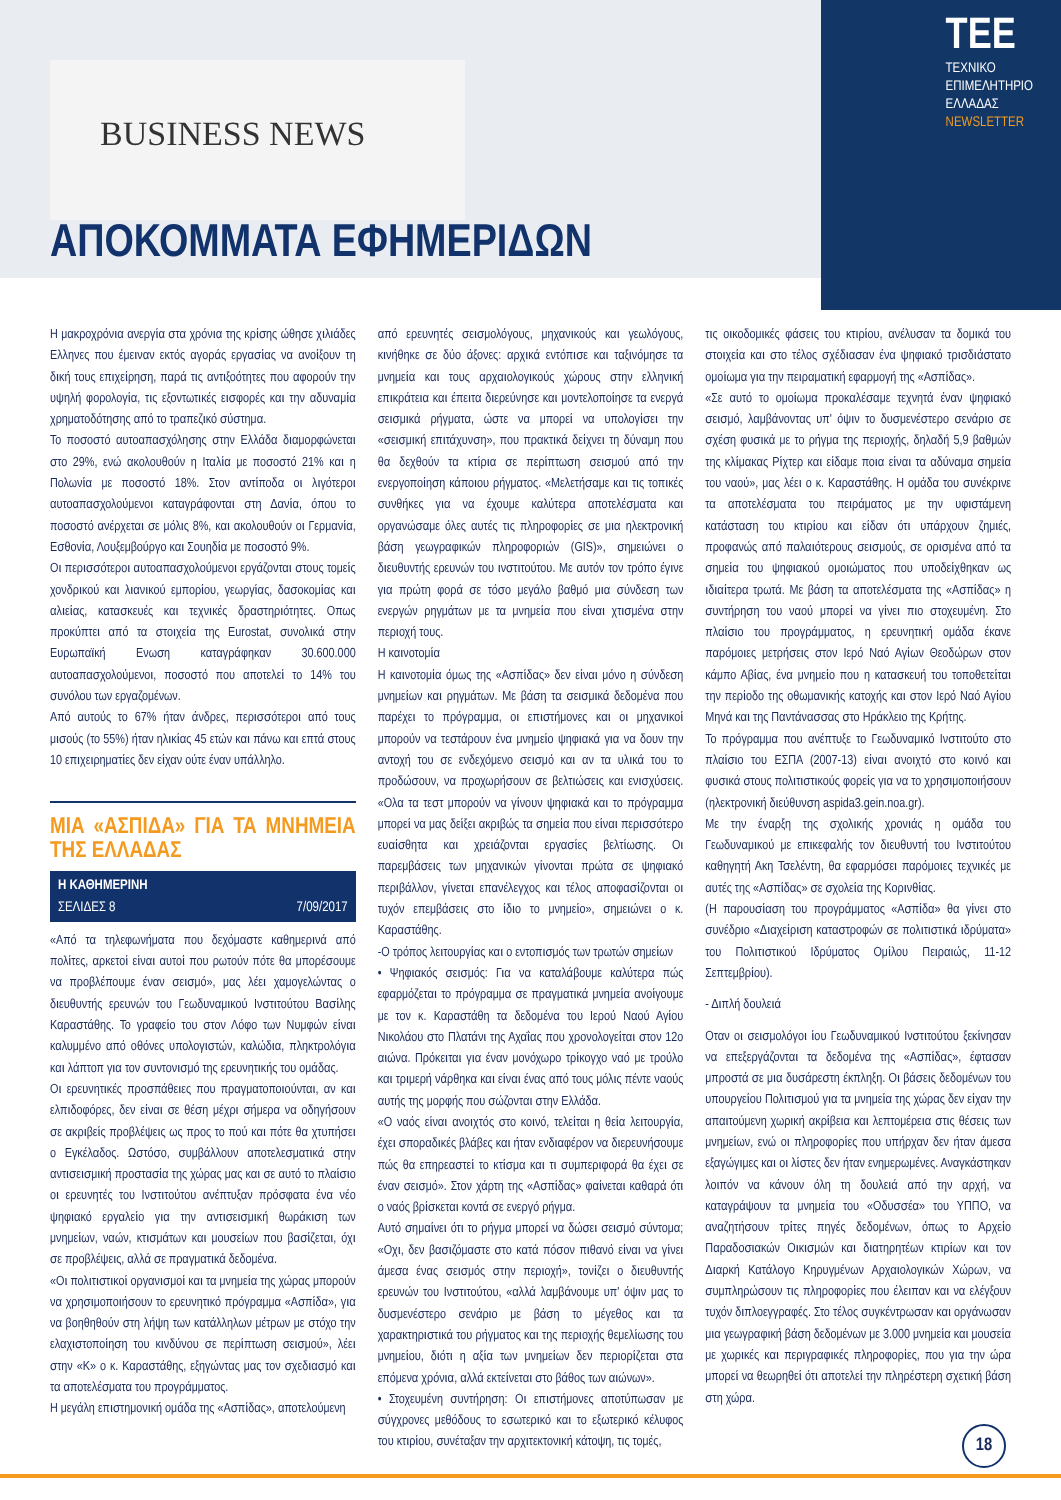BUSINESS NEWS
TEE
ΤΕΧΝΙΚΟ
ΕΠΙΜΕΛΗΤΗΡΙΟ
ΕΛΛΑΔΑΣ
NEWSLETTER
ΑΠΟΚΟΜΜΑΤΑ ΕΦΗΜΕΡΙΔΩΝ
Η μακροχρόνια ανεργία στα χρόνια της κρίσης ώθησε χιλιάδες Ελληνες που έμειναν εκτός αγοράς εργασίας να ανοίξουν τη δική τους επιχείρηση, παρά τις αντιξοότητες που αφορούν την υψηλή φορολογία, τις εξοντωτικές εισφορές και την αδυναμία χρηματοδότησης από το τραπεζικό σύστημα.
Το ποσοστό αυτοαπασχόλησης στην Ελλάδα διαμορφώνεται στο 29%, ενώ ακολουθούν η Ιταλία με ποσοστό 21% και η Πολωνία με ποσοστό 18%. Στον αντίποδα οι λιγότεροι αυτοαπασχολούμενοι καταγράφονται στη Δανία, όπου το ποσοστό ανέρχεται σε μόλις 8%, και ακολουθούν οι Γερμανία, Εσθονία, Λουξεμβούργο και Σουηδία με ποσοστό 9%.
Οι περισσότεροι αυτοαπασχολούμενοι εργάζονται στους τομείς χονδρικού και λιανικού εμπορίου, γεωργίας, δασοκομίας και αλιείας, κατασκευές και τεχνικές δραστηριότητες. Οπως προκύπτει από τα στοιχεία της Eurostat, συνολικά στην Ευρωπαϊκή Ενωση καταγράφηκαν 30.600.000 αυτοαπασχολούμενοι, ποσοστό που αποτελεί το 14% του συνόλου των εργαζομένων.
Από αυτούς το 67% ήταν άνδρες, περισσότεροι από τους μισούς (το 55%) ήταν ηλικίας 45 ετών και πάνω και επτά στους 10 επιχειρηματίες δεν είχαν ούτε έναν υπάλληλο.
ΜΙΑ «ΑΣΠΙΔΑ» ΓΙΑ ΤΑ ΜΝΗΜΕΙΑ ΤΗΣ ΕΛΛΑΔΑΣ
Η ΚΑΘΗΜΕΡΙΝΗ
ΣΕΛΙΔΕΣ 8 7/09/2017
«Από τα τηλεφωνήματα που δεχόμαστε καθημερινά από πολίτες, αρκετοί είναι αυτοί που ρωτούν πότε θα μπορέσουμε να προβλέπουμε έναν σεισμό», μας λέει χαμογελώντας ο διευθυντής ερευνών του Γεωδυναμικού Ινστιτούτου Βασίλης Καραστάθης. Το γραφείο του στον Λόφο των Νυμφών είναι καλυμμένο από οθόνες υπολογιστών, καλώδια, πληκτρολόγια και λάπτοπ για τον συντονισμό της ερευνητικής του ομάδας.
Οι ερευνητικές προσπάθειες που πραγματοποιούνται, αν και ελπιδοφόρες, δεν είναι σε θέση μέχρι σήμερα να οδηγήσουν σε ακριβείς προβλέψεις ως προς το πού και πότε θα χτυπήσει ο Εγκέλαδος. Ωστόσο, συμβάλλουν αποτελεσματικά στην αντισεισμική προστασία της χώρας μας και σε αυτό το πλαίσιο οι ερευνητές του Ινστιτούτου ανέπτυξαν πρόσφατα ένα νέο ψηφιακό εργαλείο για την αντισεισμική θωράκιση των μνημείων, ναών, κτισμάτων και μουσείων που βασίζεται, όχι σε προβλέψεις, αλλά σε πραγματικά δεδομένα.
«Οι πολιτιστικοί οργανισμοί και τα μνημεία της χώρας μπορούν να χρησιμοποιήσουν το ερευνητικό πρόγραμμα «Ασπίδα», για να βοηθηθούν στη λήψη των κατάλληλων μέτρων με στόχο την ελαχιστοποίηση του κινδύνου σε περίπτωση σεισμού», λέει στην «Κ» ο κ. Καραστάθης, εξηγώντας μας τον σχεδιασμό και τα αποτελέσματα του προγράμματος.
Η μεγάλη επιστημονική ομάδα της «Ασπίδας», αποτελούμενη
από ερευνητές σεισμολόγους, μηχανικούς και γεωλόγους, κινήθηκε σε δύο άξονες: αρχικά εντόπισε και ταξινόμησε τα μνημεία και τους αρχαιολογικούς χώρους στην ελληνική επικράτεια και έπειτα διερεύνησε και μοντελοποίησε τα ενεργά σεισμικά ρήγματα, ώστε να μπορεί να υπολογίσει την «σεισμική επιτάχυνση», που πρακτικά δείχνει τη δύναμη που θα δεχθούν τα κτίρια σε περίπτωση σεισμού από την ενεργοποίηση κάποιου ρήγματος. «Μελετήσαμε και τις τοπικές συνθήκες για να έχουμε καλύτερα αποτελέσματα και οργανώσαμε όλες αυτές τις πληροφορίες σε μια ηλεκτρονική βάση γεωγραφικών πληροφοριών (GIS)», σημειώνει ο διευθυντής ερευνών του ινστιτούτου. Με αυτόν τον τρόπο έγινε για πρώτη φορά σε τόσο μεγάλο βαθμό μια σύνδεση των ενεργών ρηγμάτων με τα μνημεία που είναι χτισμένα στην περιοχή τους.
Η καινοτομία
Η καινοτομία όμως της «Ασπίδας» δεν είναι μόνο η σύνδεση μνημείων και ρηγμάτων. Με βάση τα σεισμικά δεδομένα που παρέχει το πρόγραμμα, οι επιστήμονες και οι μηχανικοί μπορούν να τεστάρουν ένα μνημείο ψηφιακά για να δουν την αντοχή του σε ενδεχόμενο σεισμό και αν τα υλικά του το προδώσουν, να προχωρήσουν σε βελτιώσεις και ενισχύσεις. «Ολα τα τεστ μπορούν να γίνουν ψηφιακά και το πρόγραμμα μπορεί να μας δείξει ακριβώς τα σημεία που είναι περισσότερο ευαίσθητα και χρειάζονται εργασίες βελτίωσης. Οι παρεμβάσεις των μηχανικών γίνονται πρώτα σε ψηφιακό περιβάλλον, γίνεται επανέλεγχος και τέλος αποφασίζονται οι τυχόν επεμβάσεις στο ίδιο το μνημείο», σημειώνει ο κ. Καραστάθης.
-Ο τρόπος λειτουργίας και ο εντοπισμός των τρωτών σημείων
• Ψηφιακός σεισμός: Για να καταλάβουμε καλύτερα πώς εφαρμόζεται το πρόγραμμα σε πραγματικά μνημεία ανοίγουμε με τον κ. Καραστάθη τα δεδομένα του Ιερού Ναού Αγίου Νικολάου στο Πλατάνι της Αχαΐας που χρονολογείται στον 12ο αιώνα. Πρόκειται για έναν μονόχωρο τρίκογχο ναό με τρούλο και τριμερή νάρθηκα και είναι ένας από τους μόλις πέντε ναούς αυτής της μορφής που σώζονται στην Ελλάδα.
«Ο ναός είναι ανοιχτός στο κοινό, τελείται η θεία λειτουργία, έχει σποραδικές βλάβες και ήταν ενδιαφέρον να διερευνήσουμε πώς θα επηρεαστεί το κτίσμα και τι συμπεριφορά θα έχει σε έναν σεισμό». Στον χάρτη της «Ασπίδας» φαίνεται καθαρά ότι ο ναός βρίσκεται κοντά σε ενεργό ρήγμα.
Αυτό σημαίνει ότι το ρήγμα μπορεί να δώσει σεισμό σύντομα; «Οχι, δεν βασιζόμαστε στο κατά πόσον πιθανό είναι να γίνει άμεσα ένας σεισμός στην περιοχή», τονίζει ο διευθυντής ερευνών του Ινστιτούτου, «αλλά λαμβάνουμε υπ' όψιν μας το δυσμενέστερο σενάριο με βάση το μέγεθος και τα χαρακτηριστικά του ρήγματος και της περιοχής θεμελίωσης του μνημείου, διότι η αξία των μνημείων δεν περιορίζεται στα επόμενα χρόνια, αλλά εκτείνεται στο βάθος των αιώνων».
• Στοχευμένη συντήρηση: Οι επιστήμονες αποτύπωσαν με σύγχρονες μεθόδους το εσωτερικό και το εξωτερικό κέλυφος του κτιρίου, συνέταξαν την αρχιτεκτονική κάτοψη, τις τομές,
τις οικοδομικές φάσεις του κτιρίου, ανέλυσαν τα δομικά του στοιχεία και στο τέλος σχέδιασαν ένα ψηφιακό τρισδιάστατο ομοίωμα για την πειραματική εφαρμογή της «Ασπίδας».
«Σε αυτό το ομοίωμα προκαλέσαμε τεχνητά έναν ψηφιακό σεισμό, λαμβάνοντας υπ' όψιν το δυσμενέστερο σενάριο σε σχέση φυσικά με το ρήγμα της περιοχής, δηλαδή 5,9 βαθμών της κλίμακας Ρίχτερ και είδαμε ποια είναι τα αδύναμα σημεία του ναού», μας λέει ο κ. Καραστάθης. Η ομάδα του συνέκρινε τα αποτελέσματα του πειράματος με την υφιστάμενη κατάσταση του κτιρίου και είδαν ότι υπάρχουν ζημιές, προφανώς από παλαιότερους σεισμούς, σε ορισμένα από τα σημεία του ψηφιακού ομοιώματος που υποδείχθηκαν ως ιδιαίτερα τρωτά. Με βάση τα αποτελέσματα της «Ασπίδας» η συντήρηση του ναού μπορεί να γίνει πιο στοχευμένη. Στο πλαίσιο του προγράμματος, η ερευνητική ομάδα έκανε παρόμοιες μετρήσεις στον Ιερό Ναό Αγίων Θεοδώρων στον κάμπο Αβίας, ένα μνημείο που η κατασκευή του τοποθετείται την περίοδο της οθωμανικής κατοχής και στον Ιερό Ναό Αγίου Μηνά και της Παντάνασσας στο Ηράκλειο της Κρήτης.
Το πρόγραμμα που ανέπτυξε το Γεωδυναμικό Ινστιτούτο στο πλαίσιο του ΕΣΠΑ (2007-13) είναι ανοιχτό στο κοινό και φυσικά στους πολιτιστικούς φορείς για να το χρησιμοποιήσουν (ηλεκτρονική διεύθυνση aspida3.gein.noa.gr).
Με την έναρξη της σχολικής χρονιάς η ομάδα του Γεωδυναμικού με επικεφαλής τον διευθυντή του Ινστιτούτου καθηγητή Ακη Τσελέντη, θα εφαρμόσει παρόμοιες τεχνικές με αυτές της «Ασπίδας» σε σχολεία της Κορινθίας.
(Η παρουσίαση του προγράμματος «Ασπίδα» θα γίνει στο συνέδριο «Διαχείριση καταστροφών σε πολιτιστικά ιδρύματα» του Πολιτιστικού Ιδρύματος Ομίλου Πειραιώς, 11-12 Σεπτεμβρίου).
- Διπλή δουλειά
Οταν οι σεισμολόγοι ίου Γεωδυναμικού Ινστιτούτου ξεκίνησαν να επεξεργάζονται τα δεδομένα της «Ασπίδας», έφτασαν μπροστά σε μια δυσάρεστη έκπληξη. Οι βάσεις δεδομένων του υπουργείου Πολιτισμού για τα μνημεία της χώρας δεν είχαν την απαιτούμενη χωρική ακρίβεια και λεπτομέρεια στις θέσεις των μνημείων, ενώ οι πληροφορίες που υπήρχαν δεν ήταν άμεσα εξαγώγιμες και οι λίστες δεν ήταν ενημερωμένες. Αναγκάστηκαν λοιπόν να κάνουν όλη τη δουλειά από την αρχή, να καταγράψουν τα μνημεία του «Οδυσσέα» του ΥΠΠΟ, να αναζητήσουν τρίτες πηγές δεδομένων, όπως το Αρχείο Παραδοσιακών Οικισμών και διατηρητέων κτιρίων και τον Διαρκή Κατάλογο Κηρυγμένων Αρχαιολογικών Χώρων, να συμπληρώσουν τις πληροφορίες που έλειπαν και να ελέγξουν τυχόν διπλοεγγραφές. Στο τέλος συγκέντρωσαν και οργάνωσαν μια γεωγραφική βάση δεδομένων με 3.000 μνημεία και μουσεία με χωρικές και περιγραφικές πληροφορίες, που για την ώρα μπορεί να θεωρηθεί ότι αποτελεί την πληρέστερη σχετική βάση στη χώρα.
18